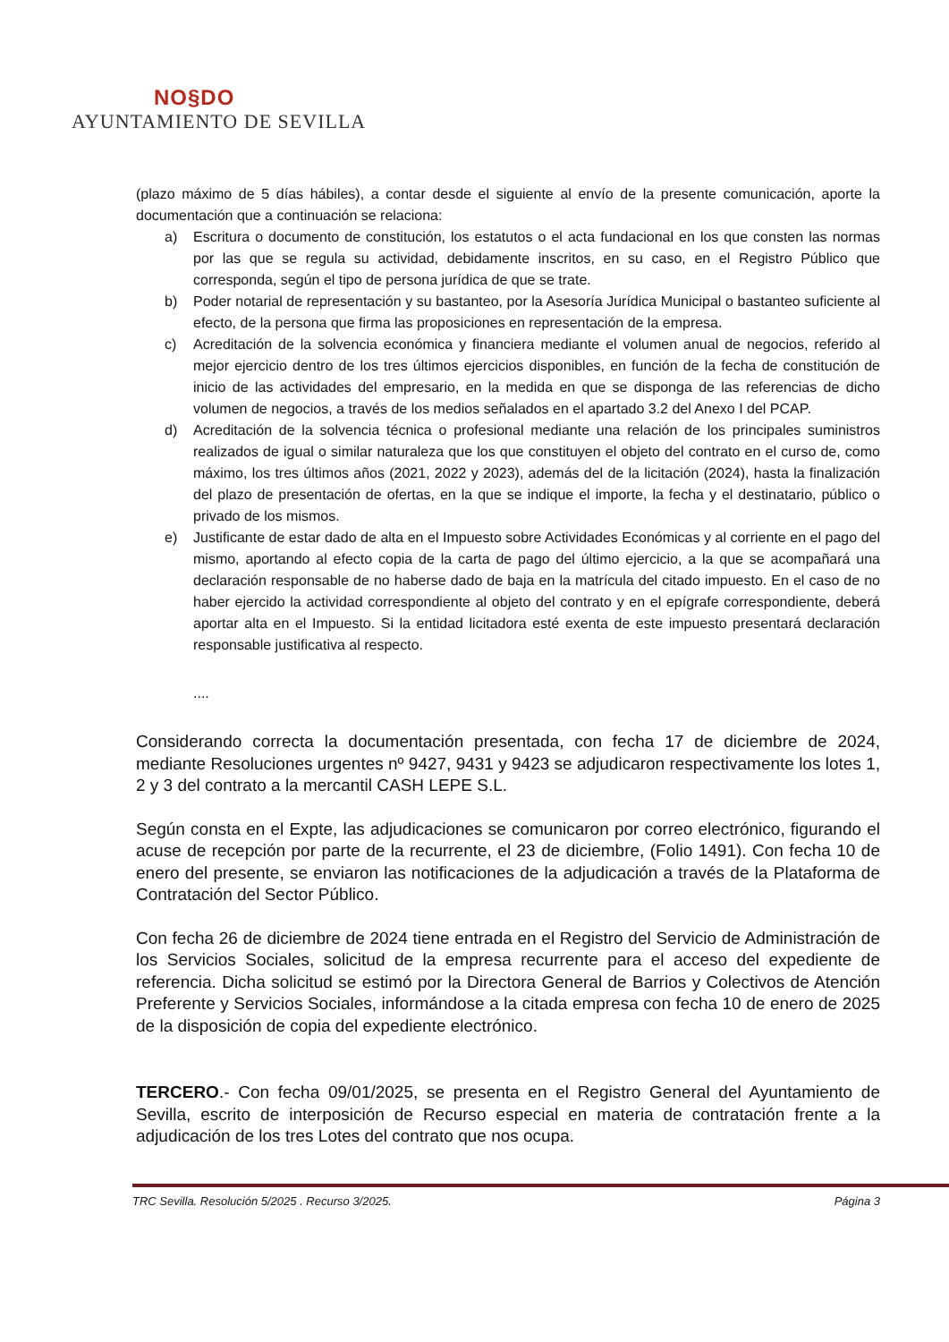NO§DO
AYUNTAMIENTO DE SEVILLA
(plazo máximo de 5 días hábiles), a contar desde el siguiente al envío de la presente comunicación, aporte la documentación que a continuación se relaciona:
a) Escritura o documento de constitución, los estatutos o el acta fundacional en los que consten las normas por las que se regula su actividad, debidamente inscritos, en su caso, en el Registro Público que corresponda, según el tipo de persona jurídica de que se trate.
b) Poder notarial de representación y su bastanteo, por la Asesoría Jurídica Municipal o bastanteo suficiente al efecto, de la persona que firma las proposiciones en representación de la empresa.
c) Acreditación de la solvencia económica y financiera mediante el volumen anual de negocios, referido al mejor ejercicio dentro de los tres últimos ejercicios disponibles, en función de la fecha de constitución de inicio de las actividades del empresario, en la medida en que se disponga de las referencias de dicho volumen de negocios, a través de los medios señalados en el apartado 3.2 del Anexo I del PCAP.
d) Acreditación de la solvencia técnica o profesional mediante una relación de los principales suministros realizados de igual o similar naturaleza que los que constituyen el objeto del contrato en el curso de, como máximo, los tres últimos años (2021, 2022 y 2023), además del de la licitación (2024), hasta la finalización del plazo de presentación de ofertas, en la que se indique el importe, la fecha y el destinatario, público o privado de los mismos.
e) Justificante de estar dado de alta en el Impuesto sobre Actividades Económicas y al corriente en el pago del mismo, aportando al efecto copia de la carta de pago del último ejercicio, a la que se acompañará una declaración responsable de no haberse dado de baja en la matrícula del citado impuesto. En el caso de no haber ejercido la actividad correspondiente al objeto del contrato y en el epígrafe correspondiente, deberá aportar alta en el Impuesto. Si la entidad licitadora esté exenta de este impuesto presentará declaración responsable justificativa al respecto.
....
Considerando correcta la documentación presentada, con fecha 17 de diciembre de 2024, mediante Resoluciones urgentes nº 9427, 9431 y 9423 se adjudicaron respectivamente los lotes 1, 2 y 3 del contrato a la mercantil CASH LEPE S.L.
Según consta en el Expte, las adjudicaciones se comunicaron por correo electrónico, figurando el acuse de recepción por parte de la recurrente, el 23 de diciembre, (Folio 1491). Con fecha 10 de enero del presente, se enviaron las notificaciones de la adjudicación a través de la Plataforma de Contratación del Sector Público.
Con fecha 26 de diciembre de 2024 tiene entrada en el Registro del Servicio de Administración de los Servicios Sociales, solicitud de la empresa recurrente para el acceso del expediente de referencia. Dicha solicitud se estimó por la Directora General de Barrios y Colectivos de Atención Preferente y Servicios Sociales, informándose a la citada empresa con fecha 10 de enero de 2025 de la disposición de copia del expediente electrónico.
TERCERO.- Con fecha 09/01/2025, se presenta en el Registro General del Ayuntamiento de Sevilla, escrito de interposición de Recurso especial en materia de contratación frente a la adjudicación de los tres Lotes del contrato que nos ocupa.
TRC Sevilla. Resolución 5/2025 . Recurso 3/2025. Página 3